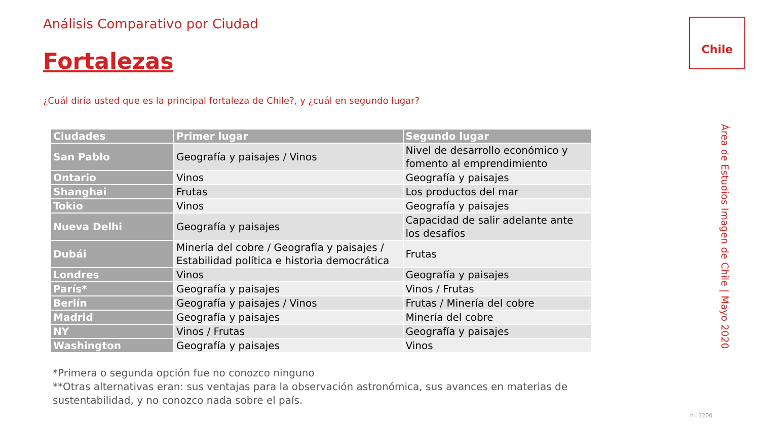Análisis Comparativo por Ciudad
Fortalezas
Chile
¿Cuál diría usted que es la principal fortaleza de Chile?, y ¿cuál en segundo lugar?
| Ciudades | Primer lugar | Segundo lugar |
| --- | --- | --- |
| San Pablo | Geografía y paisajes / Vinos | Nivel de desarrollo económico y fomento al emprendimiento |
| Ontario | Vinos | Geografía y paisajes |
| Shanghai | Frutas | Los productos del mar |
| Tokio | Vinos | Geografía y paisajes |
| Nueva Delhi | Geografía y paisajes | Capacidad de salir adelante ante los desafíos |
| Dubái | Minería del cobre / Geografía y paisajes / Estabilidad política e historia democrática | Frutas |
| Londres | Vinos | Geografía y paisajes |
| París* | Geografía y paisajes | Vinos / Frutas |
| Berlín | Geografía y paisajes / Vinos | Frutas / Minería del cobre |
| Madrid | Geografía y paisajes | Minería del cobre |
| NY | Vinos / Frutas | Geografía y paisajes |
| Washington | Geografía y paisajes | Vinos |
*Primera o segunda opción fue no conozco ninguno
**Otras alternativas eran: sus ventajas para la observación astronómica, sus avances en materias de sustentabilidad, y no conozco nada sobre el país.
Área de Estudios Imagen de Chile | Mayo 2020
n=1200